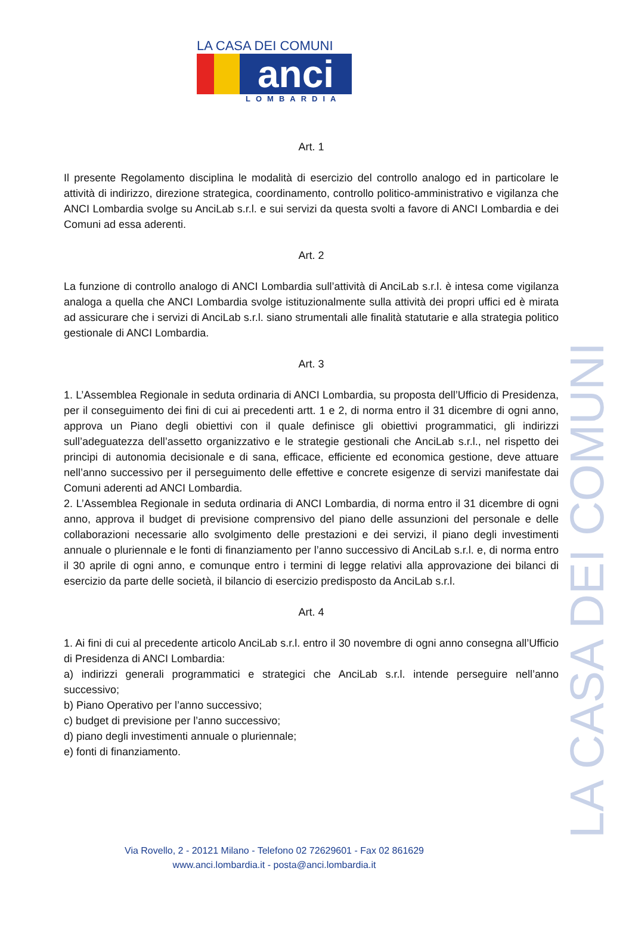LA CASA DEI COMUNI
anci
LOMBARDIA
Art. 1
Il presente Regolamento disciplina le modalità di esercizio del controllo analogo ed in particolare le attività di indirizzo, direzione strategica, coordinamento, controllo politico-amministrativo e vigilanza che ANCI Lombardia svolge su AnciLab s.r.l. e sui servizi da questa svolti a favore di ANCI Lombardia e dei Comuni ad essa aderenti.
Art. 2
La funzione di controllo analogo di ANCI Lombardia sull’attività di AnciLab s.r.l. è intesa come vigilanza analoga a quella che ANCI Lombardia svolge istituzionalmente sulla attività dei propri uffici ed è mirata ad assicurare che i servizi di AnciLab s.r.l. siano strumentali alle finalità statutarie e alla strategia politico gestionale di ANCI Lombardia.
Art. 3
1. L’Assemblea Regionale in seduta ordinaria di ANCI Lombardia, su proposta dell’Ufficio di Presidenza, per il conseguimento dei fini di cui ai precedenti artt. 1 e 2, di norma entro il 31 dicembre di ogni anno, approva un Piano degli obiettivi con il quale definisce gli obiettivi programmatici, gli indirizzi sull’adeguatezza dell’assetto organizzativo e le strategie gestionali che AnciLab s.r.l., nel rispetto dei principi di autonomia decisionale e di sana, efficace, efficiente ed economica gestione, deve attuare nell’anno successivo per il perseguimento delle effettive e concrete esigenze di servizi manifestate dai Comuni aderenti ad ANCI Lombardia.
2. L’Assemblea Regionale in seduta ordinaria di ANCI Lombardia, di norma entro il 31 dicembre di ogni anno, approva il budget di previsione comprensivo del piano delle assunzioni del personale e delle collaborazioni necessarie allo svolgimento delle prestazioni e dei servizi, il piano degli investimenti annuale o pluriennale e le fonti di finanziamento per l’anno successivo di AnciLab s.r.l. e, di norma entro il 30 aprile di ogni anno, e comunque entro i termini di legge relativi alla approvazione dei bilanci di esercizio da parte delle società, il bilancio di esercizio predisposto da AnciLab s.r.l.
Art. 4
1. Ai fini di cui al precedente articolo AnciLab s.r.l. entro il 30 novembre di ogni anno consegna all’Ufficio di Presidenza di ANCI Lombardia:
a) indirizzi generali programmatici e strategici che AnciLab s.r.l. intende perseguire nell’anno successivo;
b) Piano Operativo per l’anno successivo;
c) budget di previsione per l’anno successivo;
d) piano degli investimenti annuale o pluriennale;
e) fonti di finanziamento.
Via Rovello, 2 - 20121 Milano - Telefono 02 72629601 - Fax 02 861629
www.anci.lombardia.it - posta@anci.lombardia.it
LA CASA DEI COMUNI